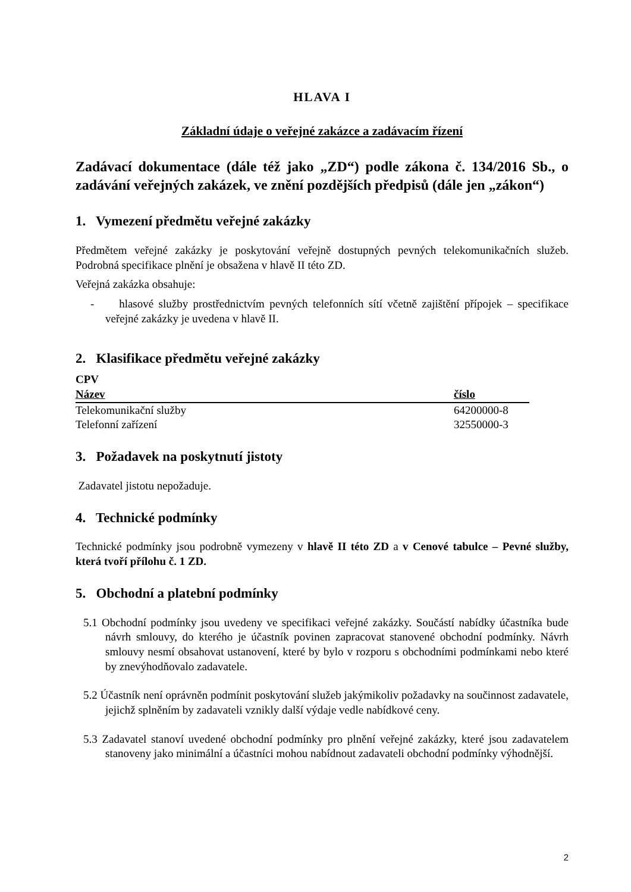HLAVA I
Základní údaje o veřejné zakázce a zadávacím řízení
Zadávací dokumentace (dále též jako „ZD“) podle zákona č. 134/2016 Sb., o zadávání veřejných zakázek, ve znění pozdějších předpisů (dále jen „zákon“)
1. Vymezení předmětu veřejné zakázky
Předmětem veřejné zakázky je poskytování veřejně dostupných pevných telekomunikačních služeb. Podrobná specifikace plnění je obsažena v hlavě II této ZD.
Veřejná zakázka obsahuje:
- hlasové služby prostřednictvím pevných telefonních sítí včetně zajištění přípojek – specifikace veřejné zakázky je uvedena v hlavě II.
2. Klasifikace předmětu veřejné zakázky
CPV
| Název | číslo |
| --- | --- |
| Telekomunikační služby | 64200000-8 |
| Telefonní zařízení | 32550000-3 |
3. Požadavek na poskytnutí jistoty
Zadavatel jistotu nepožaduje.
4. Technické podmínky
Technické podmínky jsou podrobně vymezeny v hlavě II této ZD a v Cenové tabulce – Pevné služby, která tvoří přílohu č. 1 ZD.
5. Obchodní a platební podmínky
5.1 Obchodní podmínky jsou uvedeny ve specifikaci veřejné zakázky. Součástí nabídky účastníka bude návrh smlouvy, do kterého je účastník povinen zapracovat stanovené obchodní podmínky. Návrh smlouvy nesmí obsahovat ustanovení, které by bylo v rozporu s obchodními podmínkami nebo které by znevýhodňovalo zadavatele.
5.2 Účastník není oprávněn podmínit poskytování služeb jakýmikoliv požadavky na součinnost zadavatele, jejichž splněním by zadavateli vznikly další výdaje vedle nabídkové ceny.
5.3 Zadavatel stanoví uvedené obchodní podmínky pro plnění veřejné zakázky, které jsou zadavatelem stanoveny jako minimální a účastníci mohou nabídnout zadavateli obchodní podmínky výhodnější.
2